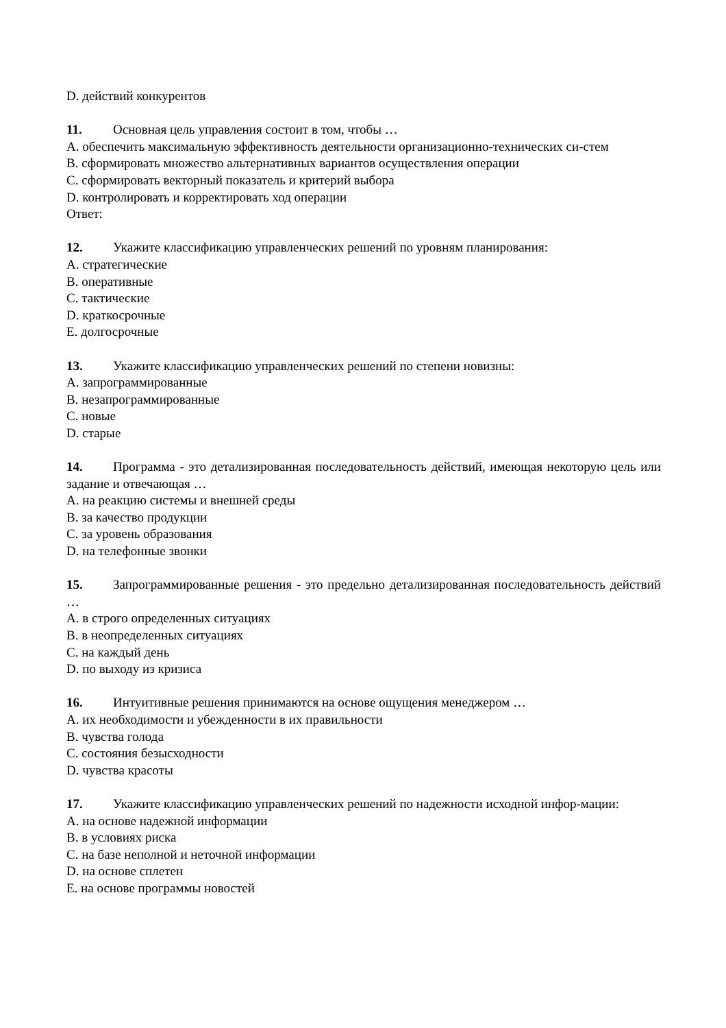D. действий конкурентов
11. Основная цель управления состоит в том, чтобы …
A. обеспечить максимальную эффективность деятельности организационно-технических си-стем
B. сформировать множество альтернативных вариантов осуществления операции
C. сформировать векторный показатель и критерий выбора
D. контролировать и корректировать ход операции
Ответ:
12. Укажите классификацию управленческих решений по уровням планирования:
A. стратегические
B. оперативные
C. тактические
D. краткосрочные
E. долгосрочные
13. Укажите классификацию управленческих решений по степени новизны:
A. запрограммированные
B. незапрограммированные
C. новые
D. старые
14. Программа - это детализированная последовательность действий, имеющая некоторую цель или задание и отвечающая …
A. на реакцию системы и внешней среды
B. за качество продукции
C. за уровень образования
D. на телефонные звонки
15. Запрограммированные решения - это предельно детализированная последовательность действий …
A. в строго определенных ситуациях
B. в неопределенных ситуациях
C. на каждый день
D. по выходу из кризиса
16. Интуитивные решения принимаются на основе ощущения менеджером …
A. их необходимости и убежденности в их правильности
B. чувства голода
C. состояния безысходности
D. чувства красоты
17. Укажите классификацию управленческих решений по надежности исходной инфор-мации:
A. на основе надежной информации
B. в условиях риска
C. на базе неполной и неточной информации
D. на основе сплетен
E. на основе программы новостей